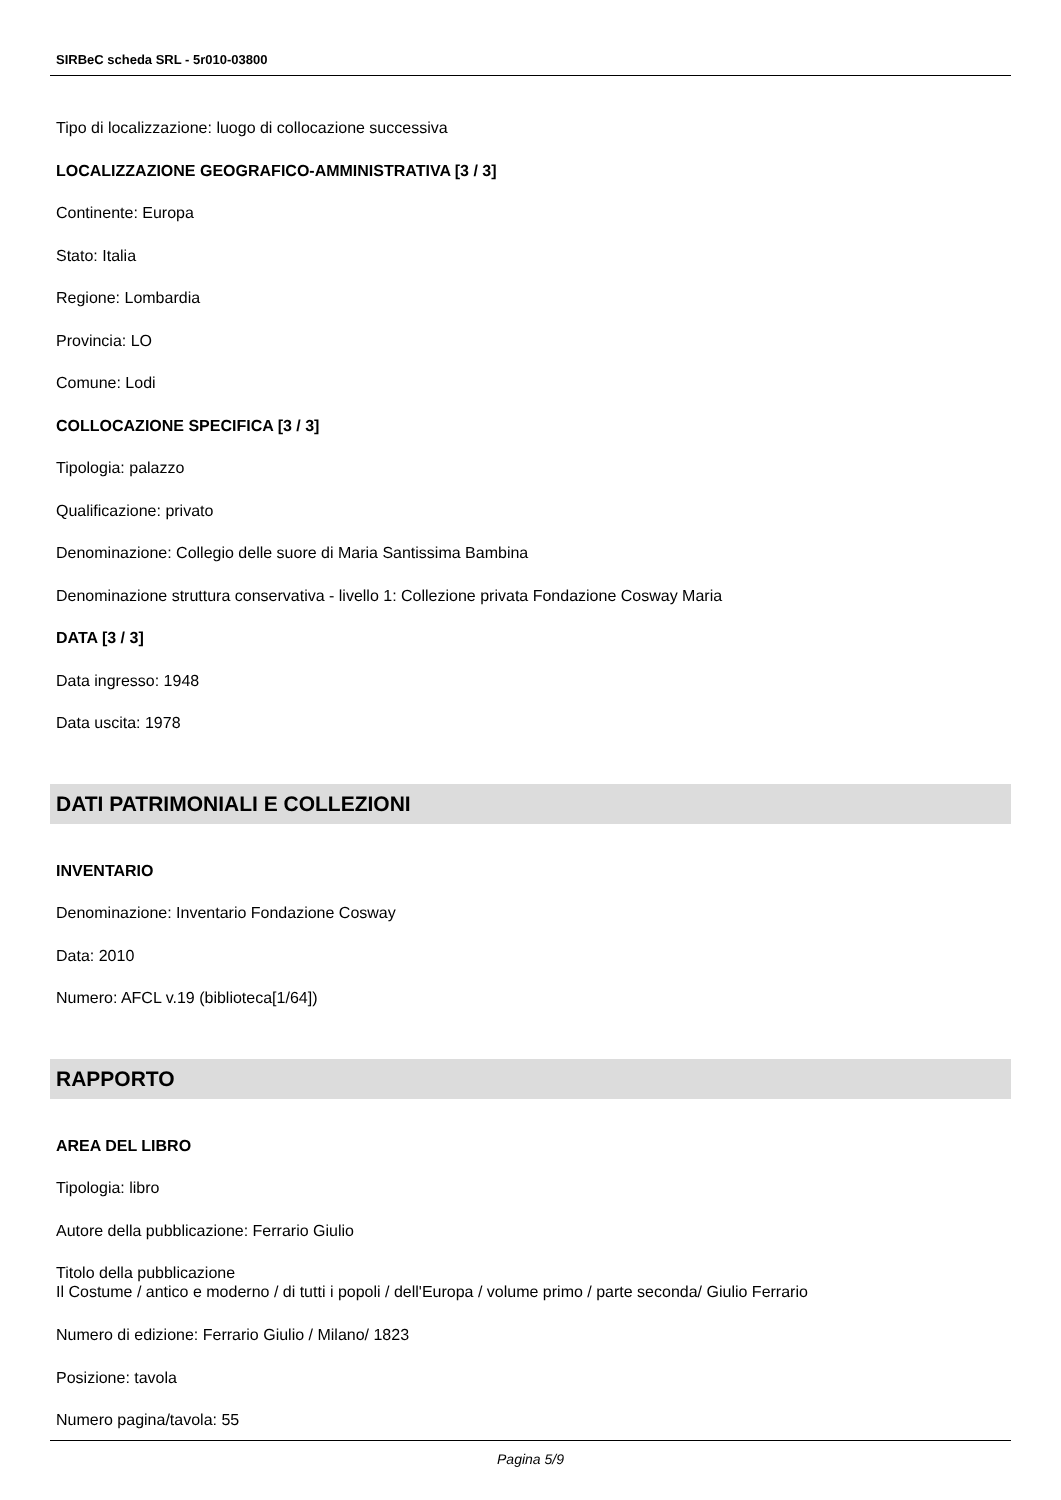SIRBeC scheda SRL - 5r010-03800
Tipo di localizzazione: luogo di collocazione successiva
LOCALIZZAZIONE GEOGRAFICO-AMMINISTRATIVA [3 / 3]
Continente: Europa
Stato: Italia
Regione: Lombardia
Provincia: LO
Comune: Lodi
COLLOCAZIONE SPECIFICA [3 / 3]
Tipologia: palazzo
Qualificazione: privato
Denominazione: Collegio delle suore di Maria Santissima Bambina
Denominazione struttura conservativa - livello 1: Collezione privata Fondazione Cosway Maria
DATA [3 / 3]
Data ingresso: 1948
Data uscita: 1978
DATI PATRIMONIALI E COLLEZIONI
INVENTARIO
Denominazione: Inventario Fondazione Cosway
Data: 2010
Numero: AFCL v.19 (biblioteca[1/64])
RAPPORTO
AREA DEL LIBRO
Tipologia: libro
Autore della pubblicazione: Ferrario Giulio
Titolo della pubblicazione
Il Costume / antico e moderno / di tutti i popoli / dell'Europa / volume primo / parte seconda/ Giulio Ferrario
Numero di edizione: Ferrario Giulio / Milano/ 1823
Posizione: tavola
Numero pagina/tavola: 55
Pagina 5/9